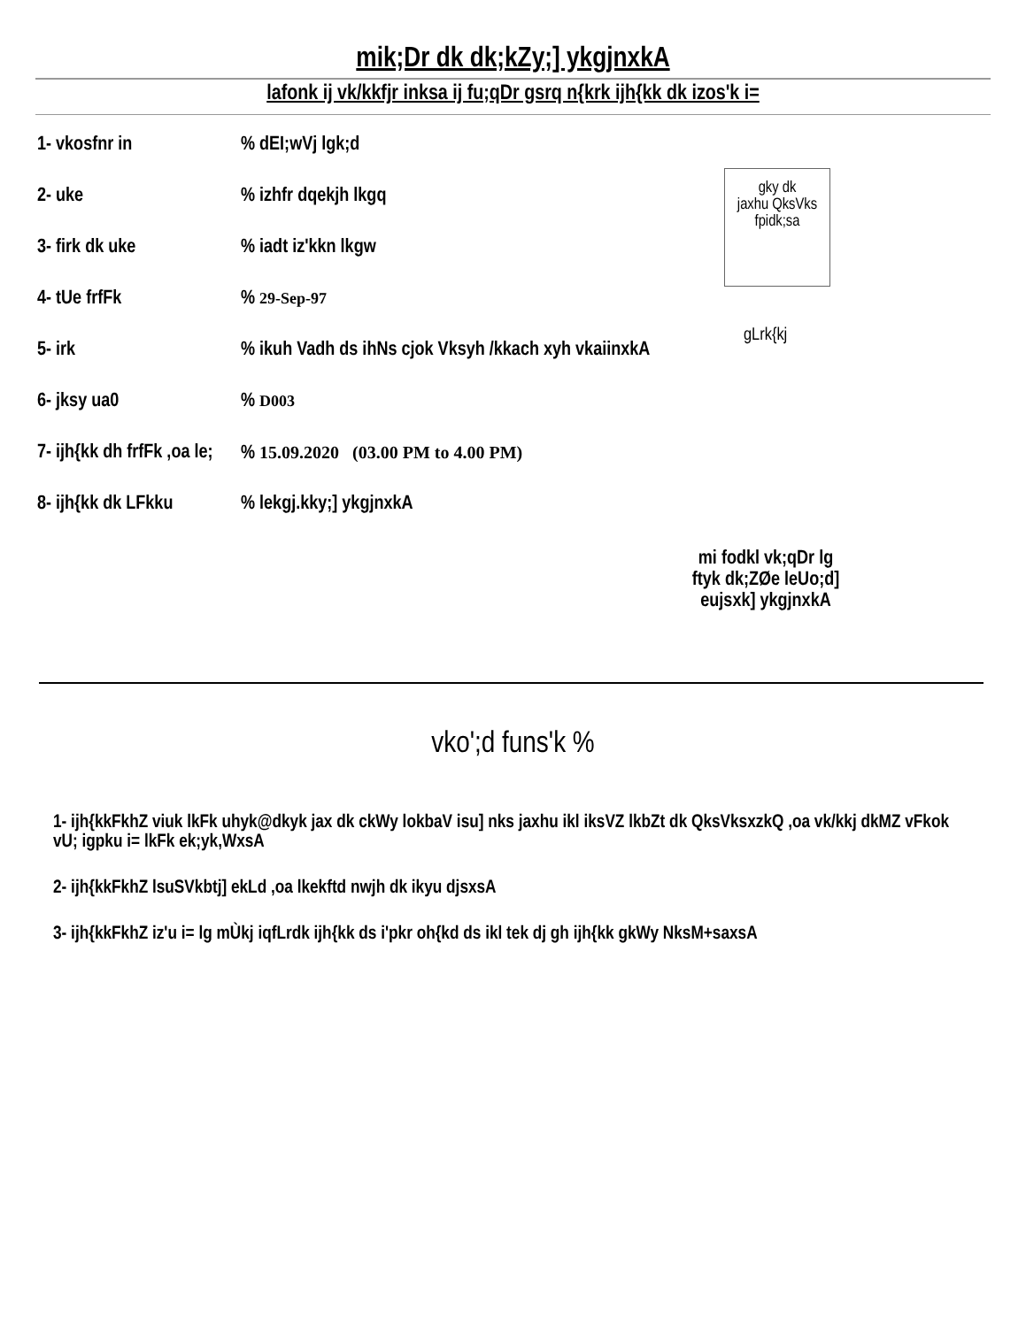mik;Dr dk dk;kZy;] ykgjnxkA
lafonk ij vk/kkfjr inksa ij fu;qDr gsrq n{krk ijh{kk dk izos'k i=
1- vkosfnr in % dEI;wVj lgk;d
2- uke % izhfr dqekjh lkgq
3- firk dk uke % iadt iz'kkn lkgw
4- tUe frfFk % 29-Sep-97
5- irk % ikuh Vadh ds ihNs cjok Vksyh /kkach xyh vkaiinxkA
6- jksy ua0 % D003
7- ijh{kk dh frfFk ,oa le;
% 15.09.2020 (03.00 PM to 4.00 PM)
8- ijh{kk dk LFkku
% lekgj.kky;] ykgjnxkA
gky dk
jaxhu QksVks
fpidk;sa
gLrk{kj
mi fodkl vk;qDr lg
ftyk dk;ZØe leUo;d]
eujsxk] ykgjnxkA
vko';d funs'k %
1- ijh{kkFkhZ viuk lkFk uhyk@dkyk jax dk ckWy lokbaV isu] nks jaxhu ikl iksVZ lkbZt dk QksVksxzkQ ,oa vk/kkj dkMZ vFkok vU; igpku i= lkFk ek;yk,WxsA
2- ijh{kkFkhZ lsuSVkbtj] ekLd ,oa lkekftd nwjh dk ikyu djsxsA
3- ijh{kkFkhZ iz'u i= lg mÙkj iqfLrdk ijh{kk ds i'pkr oh{kd ds ikl tek dj gh ijh{kk gkWy NksM+saxsA